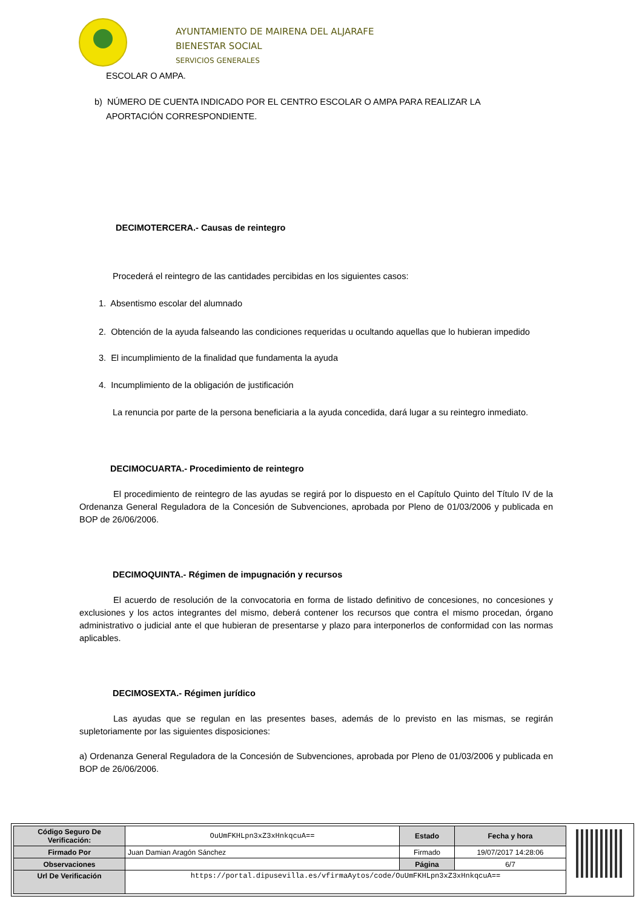AYUNTAMIENTO DE MAIRENA DEL ALJARAFE
BIENESTAR SOCIAL
SERVICIOS GENERALES
ESCOLAR O AMPA.
b) NÚMERO DE CUENTA INDICADO POR EL CENTRO ESCOLAR O AMPA PARA REALIZAR LA
APORTACIÓN CORRESPONDIENTE.
DECIMOTERCERA.- Causas de reintegro
Procederá el reintegro de las cantidades percibidas en los siguientes casos:
1. Absentismo escolar del alumnado
2. Obtención de la ayuda falseando las condiciones requeridas u ocultando aquellas que lo hubieran impedido
3. El incumplimiento de la finalidad que fundamenta la ayuda
4. Incumplimiento de la obligación de justificación
La renuncia por parte de la persona beneficiaria a la ayuda concedida, dará lugar a su reintegro inmediato.
DECIMOCUARTA.- Procedimiento de reintegro
El procedimiento de reintegro de las ayudas se regirá por lo dispuesto en el Capítulo Quinto del Título IV de la Ordenanza General Reguladora de la Concesión de Subvenciones, aprobada por Pleno de 01/03/2006 y publicada en BOP de 26/06/2006.
DECIMOQUINTA.- Régimen de impugnación y recursos
El acuerdo de resolución de la convocatoria en forma de listado definitivo de concesiones, no concesiones y exclusiones y los actos integrantes del mismo, deberá contener los recursos que contra el mismo procedan, órgano administrativo o judicial ante el que hubieran de presentarse y plazo para interponerlos de conformidad con las normas aplicables.
DECIMOSEXTA.- Régimen jurídico
Las ayudas que se regulan en las presentes bases, además de lo previsto en las mismas, se regirán supletoriamente por las siguientes disposiciones:
a) Ordenanza General Reguladora de la Concesión de Subvenciones, aprobada por Pleno de 01/03/2006 y publicada en BOP de 26/06/2006.
| Código Seguro De Verificación: | OuUmFKHLpn3xZ3xHnkqcuA== | Estado | Fecha y hora |
| Firmado Por | Juan Damian Aragón Sánchez | Firmado | 19/07/2017 14:28:06 |
| Observaciones | | Página | 6/7 |
| Url De Verificación | https://portal.dipusevilla.es/vfirmaAytos/code/OuUmFKHLpn3xZ3xHnkqcuA== | | |